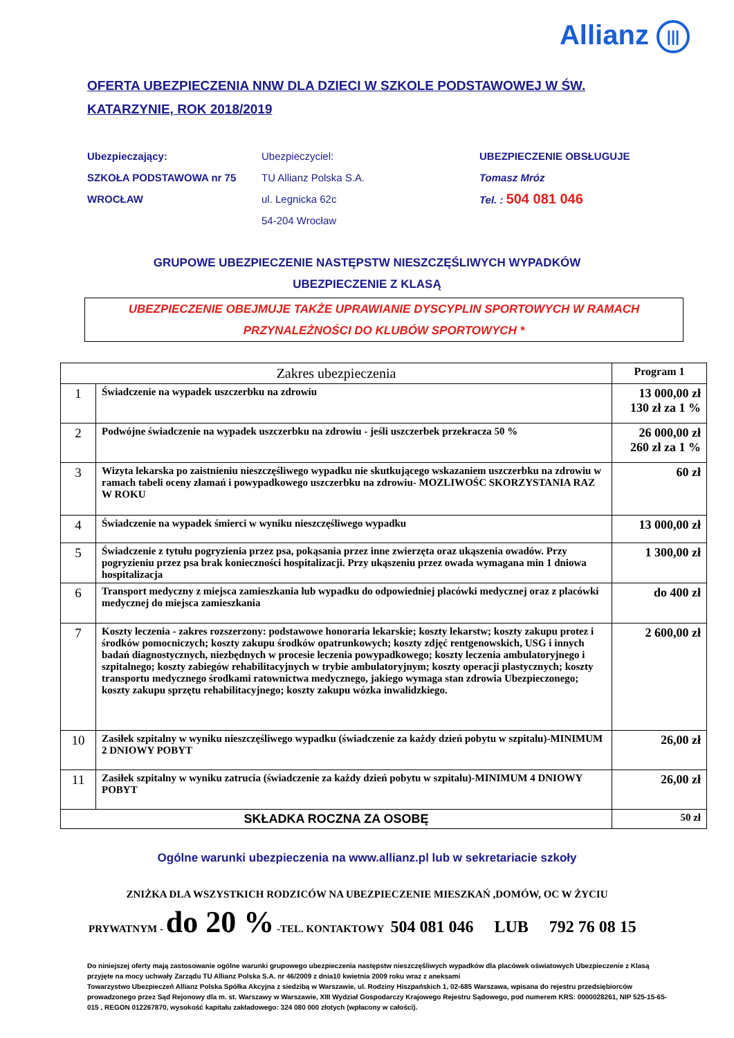Allianz |||
OFERTA UBEZPIECZENIA NNW DLA DZIECI W SZKOLE PODSTAWOWEJ W ŚW. KATARZYNIE, ROK 2018/2019
Ubezpieczający:
SZKOŁA PODSTAWOWA nr 75
WROCŁAW
Ubezpieczyciel:
TU Allianz Polska S.A.
ul. Legnicka 62c
54-204 Wrocław
UBEZPIECZENIE OBSŁUGUJE
Tomasz Mróz
Tel. : 504 081 046
GRUPOWE UBEZPIECZENIE NASTĘPSTW NIESZCZĘŚLIWYCH WYPADKÓW
UBEZPIECZENIE Z KLASĄ
UBEZPIECZENIE OBEJMUJE TAKŻE UPRAWIANIE DYSCYPLIN SPORTOWYCH W RAMACH
PRZYNALEŻNOŚCI DO KLUBÓW SPORTOWYCH *
| Zakres ubezpieczenia | | Program 1 |
| --- | --- | --- |
| 1 | Świadczenie na wypadek uszczerbku na zdrowiu | 13 000,00 zł 130 zł za 1 % |
| 2 | Podwójne świadczenie na wypadek uszczerbku na zdrowiu - jeśli uszczerbek przekracza 50 % | 26 000,00 zł 260 zł za 1 % |
| 3 | Wizyta lekarska po zaistnieniu nieszczęśliwego wypadku nie skutkującego wskazaniem uszczerbku na zdrowiu w ramach tabeli oceny złamań i powypadkowego uszczerbku na zdrowiu- MOZLIWOŚC SKORZYSTANIA RAZ W ROKU | 60 zł |
| 4 | Świadczenie na wypadek śmierci w wyniku nieszczęśliwego wypadku | 13 000,00 zł |
| 5 | Świadczenie z tytułu pogryzienia przez psa, pokąsania przez inne zwierzęta oraz ukąszenia owadów. Przy pogryzieniu przez psa brak konieczności hospitalizacji. Przy ukąszeniu przez owada wymagana min 1 dniowa hospitalizacja | 1 300,00 zł |
| 6 | Transport medyczny z miejsca zamieszkania lub wypadku do odpowiedniej placówki medycznej oraz z placówki medycznej do miejsca zamieszkania | do 400 zł |
| 7 | Koszty leczenia - zakres rozszerzony: podstawowe honoraria lekarskie; koszty lekarstw; koszty zakupu protez i środków pomocniczych; koszty zakupu środków opatrunkowych; koszty zdjęć rentgenowskich, USG i innych badań diagnostycznych, niezbędnych w procesie leczenia powypadkowego; koszty leczenia ambulatoryjnego i szpitalnego; koszty zabiegów rehabilitacyjnych w trybie ambulatoryjnym; koszty operacji plastycznych; koszty transportu medycznego środkami ratownictwa medycznego, jakiego wymaga stan zdrowia Ubezpieczonego; koszty zakupu sprzętu rehabilitacyjnego; koszty zakupu wózka inwalidzkiego. | 2 600,00 zł |
| 10 | Zasiłek szpitalny w wyniku nieszczęśliwego wypadku (świadczenie za każdy dzień pobytu w szpitalu)-MINIMUM 2 DNIOWY POBYT | 26,00 zł |
| 11 | Zasiłek szpitalny w wyniku zatrucia (świadczenie za każdy dzień pobytu w szpitalu)-MINIMUM 4 DNIOWY POBYT | 26,00 zł |
| SKŁADKA ROCZNA ZA OSOBĘ | | 50 zł |
Ogólne warunki ubezpieczenia na www.allianz.pl lub w sekretariacie szkoły
ZNIŻKA DLA WSZYSTKICH RODZICÓW NA UBEZPIECZENIE MIESZKAŃ ,DOMÓW, OC W ŻYCIU
PRYWATNYM - do 20 % -TEL. KONTAKTOWY 504 081 046 LUB 792 76 08 15
Do niniejszej oferty mają zastosowanie ogólne warunki grupowego ubezpieczenia następstw nieszczęśliwych wypadków dla placówek oświatowych Ubezpieczenie z Klasą przyjęte na mocy uchwały Zarządu TU Allianz Polska S.A. nr 46/2009 z dnia10 kwietnia 2009 roku wraz z aneksami
Towarzystwo Ubezpieczeń Allianz Polska Spółka Akcyjna z siedzibą w Warszawie, ul. Rodziny Hiszpańskich 1, 02-685 Warszawa, wpisana do rejestru przedsiębiorców prowadzonego przez Sąd Rejonowy dla m. st. Warszawy w Warszawie, XIII Wydział Gospodarczy Krajowego Rejestru Sądowego, pod numerem KRS: 0000028261, NIP 525-15-65-015 , REGON 012267870, wysokość kapitału zakładowego: 324 080 000 złotych (wpłacony w całości).